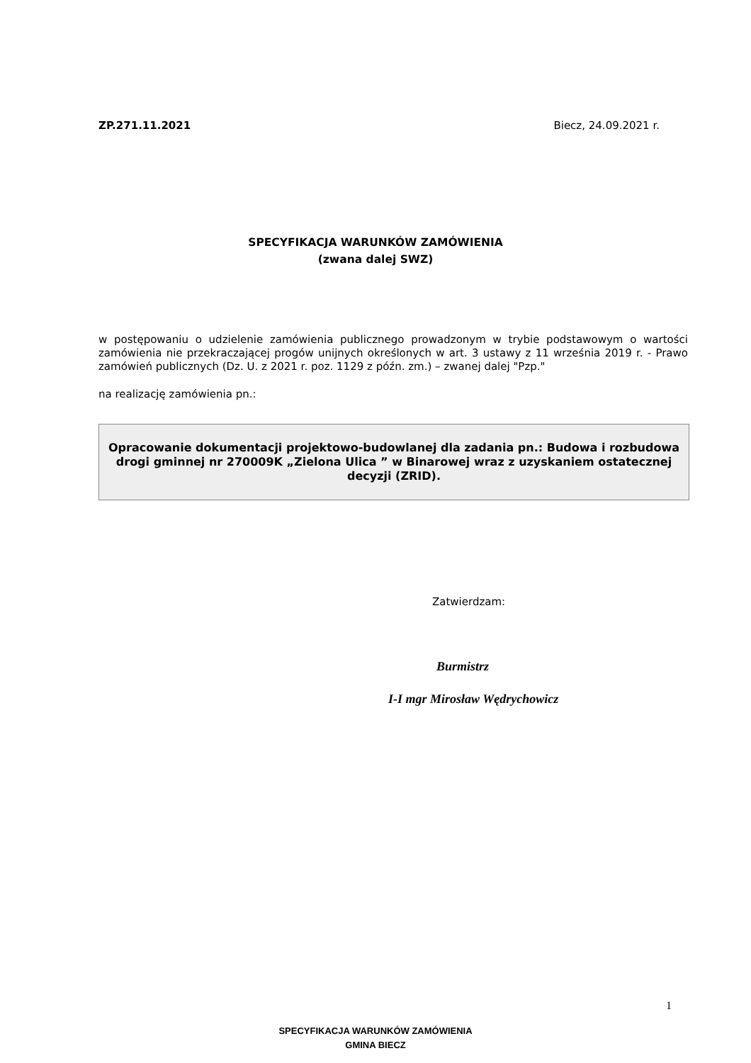ZP.271.11.2021 Biecz, 24.09.2021 r.
SPECYFIKACJA WARUNKÓW ZAMÓWIENIA
(zwana dalej SWZ)
w postępowaniu o udzielenie zamówienia publicznego prowadzonym w trybie podstawowym o wartości zamówienia nie przekraczającej progów unijnych określonych w art. 3 ustawy z 11 września 2019 r. - Prawo zamówień publicznych (Dz. U. z 2021 r. poz. 1129 z późn. zm.) – zwanej dalej "Pzp."
na realizację zamówienia pn.:
Opracowanie dokumentacji projektowo-budowlanej dla zadania pn.: Budowa i rozbudowa drogi gminnej nr 270009K „Zielona Ulica ” w Binarowej wraz z uzyskaniem ostatecznej decyzji (ZRID).
Zatwierdzam:
Burmistrz
I-I mgr Mirosław Wędrychowicz
1
SPECYFIKACJA WARUNKÓW ZAMÓWIENIA
GMINA BIECZ